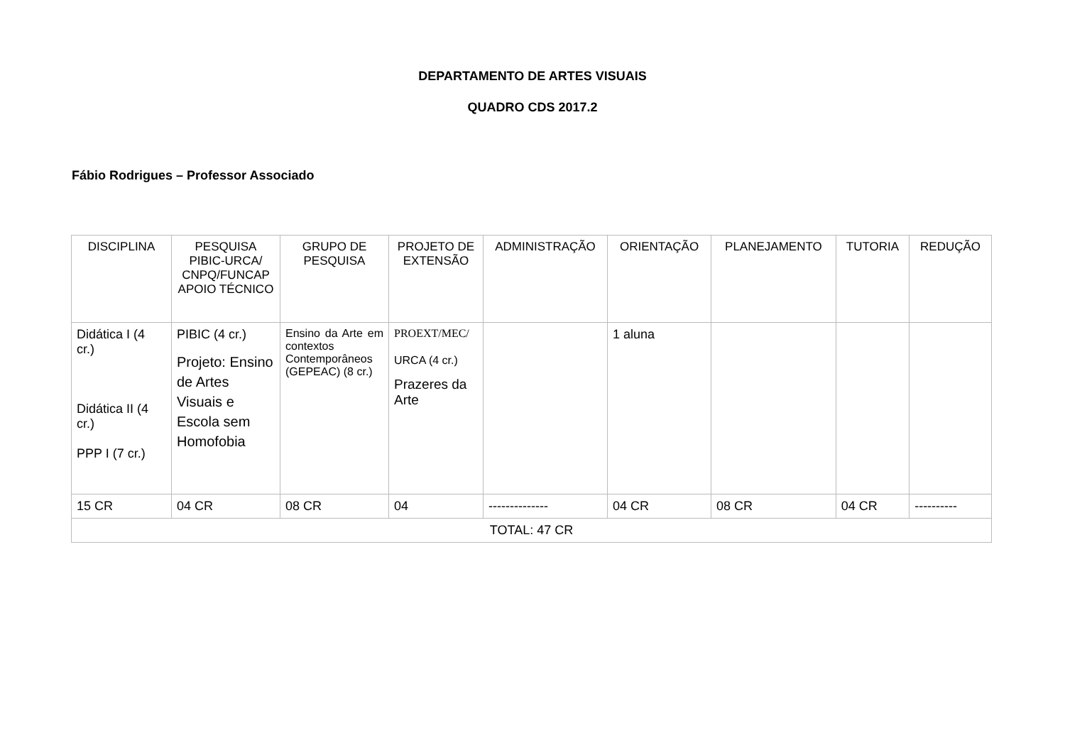DEPARTAMENTO DE ARTES VISUAIS
QUADRO CDS 2017.2
Fábio Rodrigues – Professor Associado
| DISCIPLINA | PESQUISA PIBIC-URCA/ CNPQ/FUNCAP APOIO TÉCNICO | GRUPO DE PESQUISA | PROJETO DE EXTENSÃO | ADMINISTRAÇÃO | ORIENTAÇÃO | PLANEJAMENTO | TUTORIA | REDUÇÃO |
| --- | --- | --- | --- | --- | --- | --- | --- | --- |
| Didática I (4 cr.) Didática II (4 cr.) PPP I (7 cr.) | PIBIC (4 cr.) Projeto: Ensino de Artes Visuais e Escola sem Homofobia | Ensino da Arte em contextos Contemporâneos (GEPEAC) (8 cr.) | PROEXT/MEC/ URCA (4 cr.) Prazeres da Arte | | 1 aluna | | | |
| 15 CR | 04 CR | 08 CR | 04 | -------------- | 04 CR | 08 CR | 04 CR | ---------- |
| TOTAL: 47 CR | | | | | | | | |